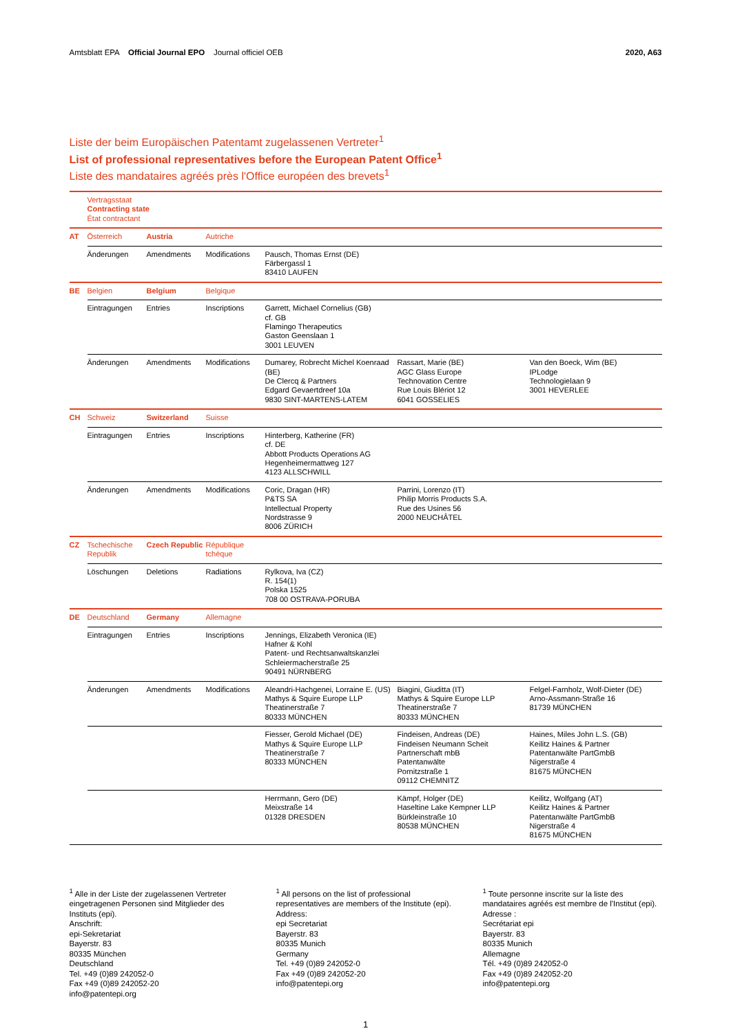Amtsblatt EPA Official Journal EPO Journal officiel OEB 2020, A63
Liste der beim Europäischen Patentamt zugelassenen Vertreter<sup>1</sup>
List of professional representatives before the European Patent Office<sup>1</sup>
Liste des mandataires agréés près l'Office européen des brevets<sup>1</sup>
| | Vertragsstaat Contracting state État contractant | | | | | |
| AT | Österreich | Austria | Autriche | | | |
| | Änderungen | Amendments | Modifications | Pausch, Thomas Ernst (DE) Färbergassl 1 83410 LAUFEN | | |
| BE | Belgien | Belgium | Belgique | | | |
| | Eintragungen | Entries | Inscriptions | Garrett, Michael Cornelius (GB) cf. GB Flamingo Therapeutics Gaston Geenslaan 1 3001 LEUVEN | | |
| | Änderungen | Amendments | Modifications | Dumarey, Robrecht Michel Koenraad (BE) De Clercq & Partners Edgard Gevaertdreef 10a 9830 SINT-MARTENS-LATEM | Rassart, Marie (BE) AGC Glass Europe Technovation Centre Rue Louis Blériot 12 6041 GOSSELIES | Van den Boeck, Wim (BE) IPLodge Technologielaan 9 3001 HEVERLEE |
| CH | Schweiz | Switzerland | Suisse | | | |
| | Eintragungen | Entries | Inscriptions | Hinterberg, Katherine (FR) cf. DE Abbott Products Operations AG Hegenheimermattweg 127 4123 ALLSCHWILL | | |
| | Änderungen | Amendments | Modifications | Coric, Dragan (HR) P&TS SA Intellectual Property Nordstrasse 9 8006 ZÜRICH | Parrini, Lorenzo (IT) Philip Morris Products S.A. Rue des Usines 56 2000 NEUCHÂTEL | |
| CZ | Tschechische Republik | Czech Republic | République tchèque | | | |
| | Löschungen | Deletions | Radiations | Rylkova, Iva (CZ) R. 154(1) Polska 1525 708 00 OSTRAVA-PORUBA | | |
| DE | Deutschland | Germany | Allemagne | | | |
| | Eintragungen | Entries | Inscriptions | Jennings, Elizabeth Veronica (IE) Hafner & Kohl Patent- und Rechtsanwaltskanzlei Schleiermacherstraße 25 90491 NÜRNBERG | | |
| | Änderungen | Amendments | Modifications | Aleandri-Hachgenei, Lorraine E. (US) Mathys & Squire Europe LLP Theatinerstraße 7 80333 MÜNCHEN | Biagini, Giuditta (IT) Mathys & Squire Europe LLP Theatinerstraße 7 80333 MÜNCHEN | Felgel-Farnholz, Wolf-Dieter (DE) Arno-Assmann-Straße 16 81739 MÜNCHEN |
| | | | | Fiesser, Gerold Michael (DE) Mathys & Squire Europe LLP Theatinerstraße 7 80333 MÜNCHEN | Findeisen, Andreas (DE) Findeisen Neumann Scheit Partnerschaft mbB Patentanwälte Pornitzstraße 1 09112 CHEMNITZ | Haines, Miles John L.S. (GB) Keilitz Haines & Partner Patentanwälte PartGmbB Nigerstraße 4 81675 MÜNCHEN |
| | | | | Herrmann, Gero (DE) Meixstraße 14 01328 DRESDEN | Kämpf, Holger (DE) Haseltine Lake Kempner LLP Bürkleinstraße 10 80538 MÜNCHEN | Keilitz, Wolfgang (AT) Keilitz Haines & Partner Patentanwälte PartGmbB Nigerstraße 4 81675 MÜNCHEN |
<sup>1</sup> Alle in der Liste der zugelassenen Vertreter eingetragenen Personen sind Mitglieder des Instituts (epi).
Anschrift:
epi-Sekretariat
Bayerstr. 83
80335 München
Deutschland
Tel. +49 (0)89 242052-0
Fax +49 (0)89 242052-20
info@patentepi.org
<sup>1</sup> All persons on the list of professional representatives are members of the Institute (epi).
Address:
epi Secretariat
Bayerstr. 83
80335 Munich
Germany
Tel. +49 (0)89 242052-0
Fax +49 (0)89 242052-20
info@patentepi.org
<sup>1</sup> Toute personne inscrite sur la liste des mandataires agréés est membre de l'Institut (epi).
Adresse :
Secrétariat epi
Bayerstr. 83
80335 Munich
Allemagne
Tél. +49 (0)89 242052-0
Fax +49 (0)89 242052-20
info@patentepi.org
1